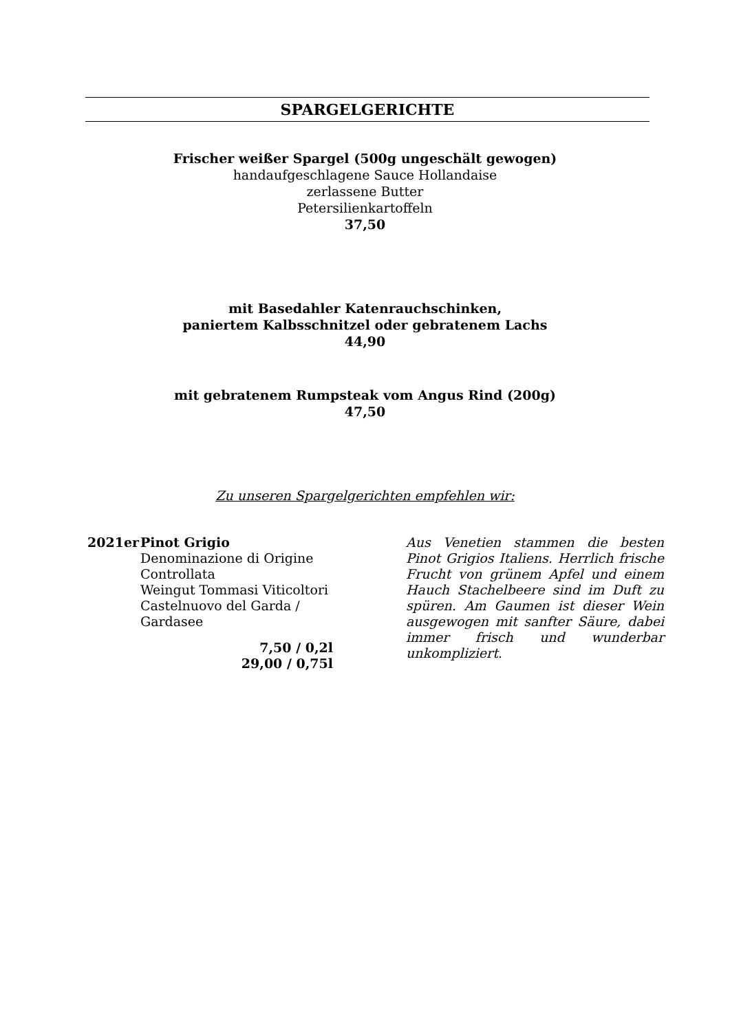SPARGELGERICHTE
Frischer weißer Spargel (500g ungeschält gewogen)
handaufgeschlagene Sauce Hollandaise
zerlassene Butter
Petersilienkartoffeln
37,50
mit Basedahler Katenrauchschinken,
paniertem Kalbsschnitzel oder gebratenem Lachs
44,90
mit gebratenem Rumpsteak vom Angus Rind (200g)
47,50
Zu unseren Spargelgerichten empfehlen wir:
2021er Pinot Grigio
Denominazione di Origine
Controllata
Weingut Tommasi Viticoltori
Castelnuovo del Garda /
Gardasee
7,50 / 0,2l
29,00 / 0,75l
Aus Venetien stammen die besten Pinot Grigios Italiens. Herrlich frische Frucht von grünem Apfel und einem Hauch Stachelbeere sind im Duft zu spüren. Am Gaumen ist dieser Wein ausgewogen mit sanfter Säure, dabei immer frisch und wunderbar unkompliziert.